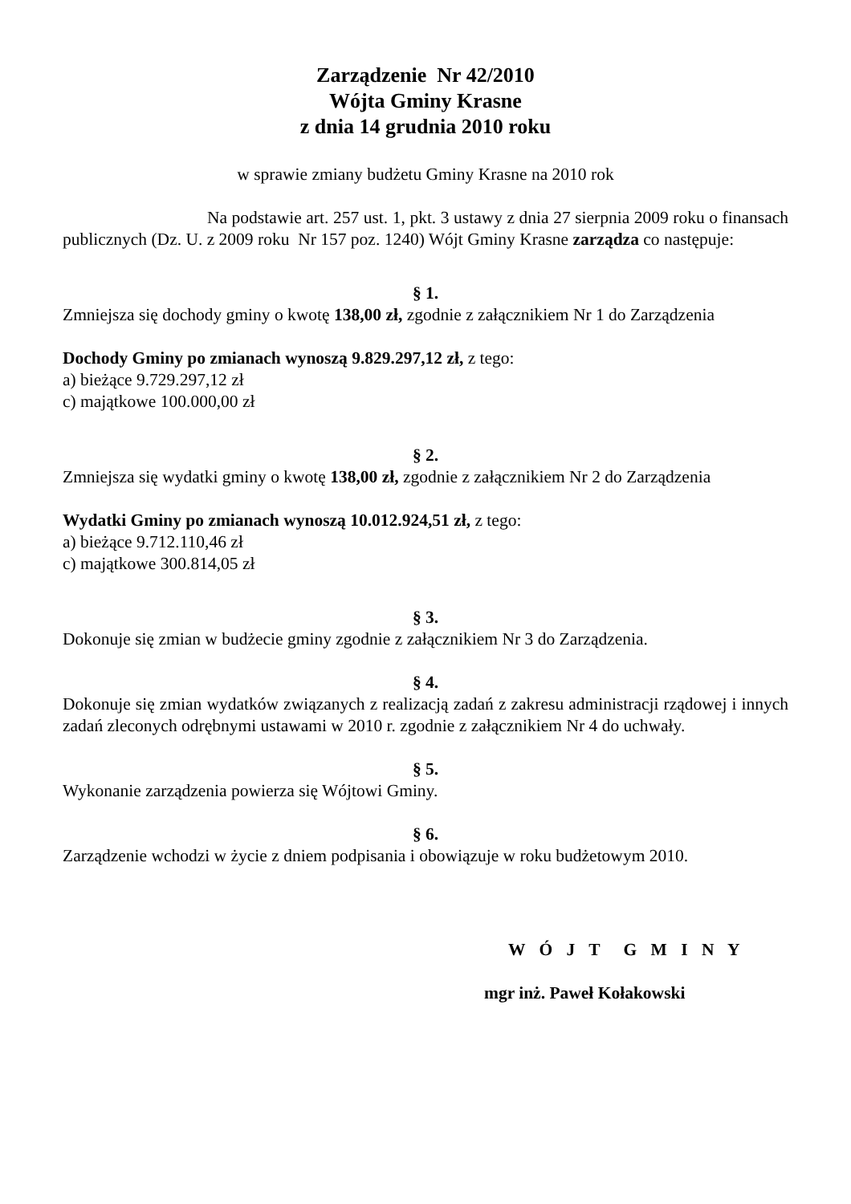Zarządzenie Nr 42/2010
Wójta Gminy Krasne
z dnia 14 grudnia 2010 roku
w sprawie zmiany budżetu Gminy Krasne na 2010 rok
Na podstawie art. 257 ust. 1, pkt. 3 ustawy z dnia 27 sierpnia 2009 roku o finansach publicznych (Dz. U. z 2009 roku Nr 157 poz. 1240) Wójt Gminy Krasne zarządza co następuje:
§ 1.
Zmniejsza się dochody gminy o kwotę 138,00 zł, zgodnie z załącznikiem Nr 1 do Zarządzenia
Dochody Gminy po zmianach wynoszą 9.829.297,12 zł, z tego:
a) bieżące 9.729.297,12 zł
c) majątkowe 100.000,00 zł
§ 2.
Zmniejsza się wydatki gminy o kwotę 138,00 zł, zgodnie z załącznikiem Nr 2 do Zarządzenia
Wydatki Gminy po zmianach wynoszą 10.012.924,51 zł, z tego:
a) bieżące 9.712.110,46 zł
c) majątkowe 300.814,05 zł
§ 3.
Dokonuje się zmian w budżecie gminy zgodnie z załącznikiem Nr 3 do Zarządzenia.
§ 4.
Dokonuje się zmian wydatków związanych z realizacją zadań z zakresu administracji rządowej i innych zadań zleconych odrębnymi ustawami w 2010 r. zgodnie z załącznikiem Nr 4 do uchwały.
§ 5.
Wykonanie zarządzenia powierza się Wójtowi Gminy.
§ 6.
Zarządzenie wchodzi w życie z dniem podpisania i obowiązuje w roku budżetowym 2010.
W Ó J T G M I N Y
mgr inż. Paweł Kołakowski